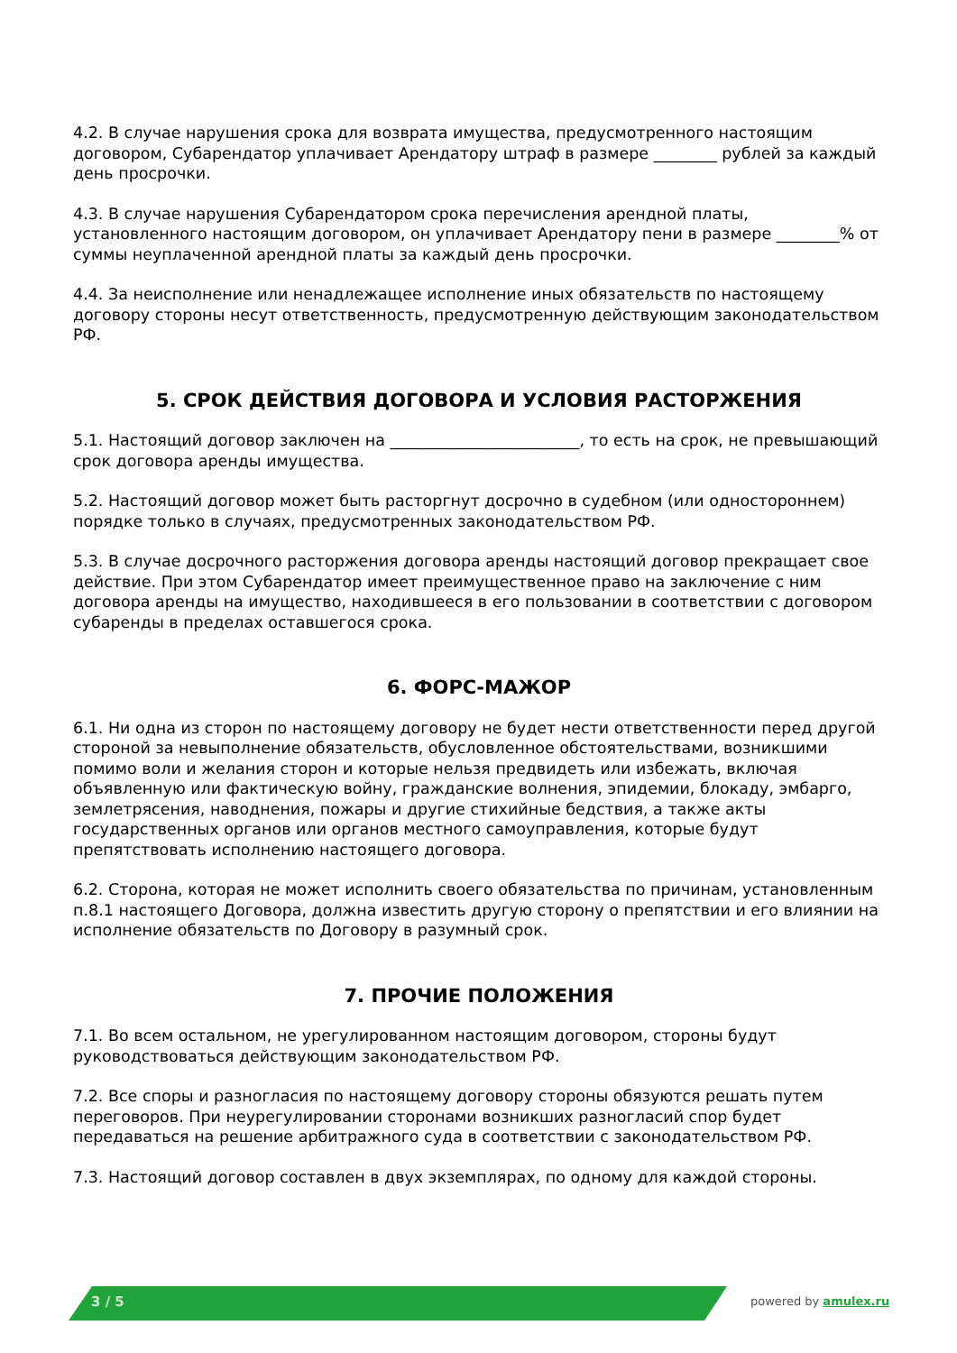4.2. В случае нарушения срока для возврата имущества, предусмотренного настоящим договором, Субарендатор уплачивает Арендатору штраф в размере ________ рублей за каждый день просрочки.
4.3. В случае нарушения Субарендатором срока перечисления арендной платы, установленного настоящим договором, он уплачивает Арендатору пени в размере ________% от суммы неуплаченной арендной платы за каждый день просрочки.
4.4. За неисполнение или ненадлежащее исполнение иных обязательств по настоящему договору стороны несут ответственность, предусмотренную действующим законодательством РФ.
5. СРОК ДЕЙСТВИЯ ДОГОВОРА И УСЛОВИЯ РАСТОРЖЕНИЯ
5.1. Настоящий договор заключен на ________________________, то есть на срок, не превышающий срок договора аренды имущества.
5.2. Настоящий договор может быть расторгнут досрочно в судебном (или одностороннем) порядке только в случаях, предусмотренных законодательством РФ.
5.3. В случае досрочного расторжения договора аренды настоящий договор прекращает свое действие. При этом Субарендатор имеет преимущественное право на заключение с ним договора аренды на имущество, находившееся в его пользовании в соответствии с договором субаренды в пределах оставшегося срока.
6. ФОРС-МАЖОР
6.1. Ни одна из сторон по настоящему договору не будет нести ответственности перед другой стороной за невыполнение обязательств, обусловленное обстоятельствами, возникшими помимо воли и желания сторон и которые нельзя предвидеть или избежать, включая объявленную или фактическую войну, гражданские волнения, эпидемии, блокаду, эмбарго, землетрясения, наводнения, пожары и другие стихийные бедствия, а также акты государственных органов или органов местного самоуправления, которые будут препятствовать исполнению настоящего договора.
6.2. Сторона, которая не может исполнить своего обязательства по причинам, установленным п.8.1 настоящего Договора, должна известить другую сторону о препятствии и его влиянии на исполнение обязательств по Договору в разумный срок.
7. ПРОЧИЕ ПОЛОЖЕНИЯ
7.1. Во всем остальном, не урегулированном настоящим договором, стороны будут руководствоваться действующим законодательством РФ.
7.2. Все споры и разногласия по настоящему договору стороны обязуются решать путем переговоров. При неурегулировании сторонами возникших разногласий спор будет передаваться на решение арбитражного суда в соответствии с законодательством РФ.
7.3. Настоящий договор составлен в двух экземплярах, по одному для каждой стороны.
3 / 5 powered by amulex.ru